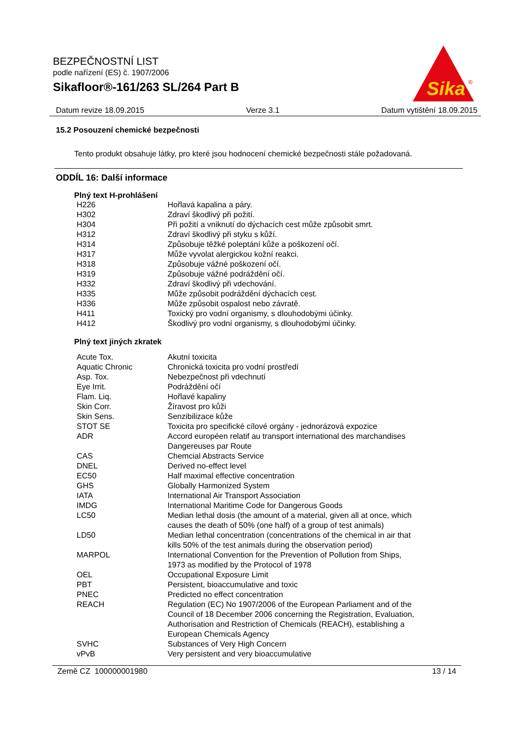BEZPEČNOSTNÍ LIST
podle nařízení (ES) č. 1907/2006
Sikafloor®-161/263 SL/264 Part B
Sika
®
Datum revize 18.09.2015 Verze 3.1 Datum vytištění 18.09.2015
15.2 Posouzení chemické bezpečnosti
Tento produkt obsahuje látky, pro které jsou hodnocení chemické bezpečnosti stále požadovaná.
ODDÍL 16: Další informace
Plný text H-prohlášení
| H226 | Hořlavá kapalina a páry. |
| H302 | Zdraví škodlivý při požití. |
| H304 | Při požití a vniknutí do dýchacích cest může způsobit smrt. |
| H312 | Zdraví škodlivý při styku s kůží. |
| H314 | Způsobuje těžké poleptání kůže a poškození očí. |
| H317 | Může vyvolat alergickou kožní reakci. |
| H318 | Způsobuje vážné poškození očí. |
| H319 | Způsobuje vážné podráždění očí. |
| H332 | Zdraví škodlivý při vdechování. |
| H335 | Může způsobit podráždění dýchacích cest. |
| H336 | Může způsobit ospalost nebo závratě. |
| H411 | Toxický pro vodní organismy, s dlouhodobými účinky. |
| H412 | Škodlivý pro vodní organismy, s dlouhodobými účinky. |
Plný text jiných zkratek
| Acute Tox. | Akutní toxicita |
| Aquatic Chronic | Chronická toxicita pro vodní prostředí |
| Asp. Tox. | Nebezpečnost při vdechnutí |
| Eye Irrit. | Podráždění očí |
| Flam. Liq. | Hořlavé kapaliny |
| Skin Corr. | Žíravost pro kůži |
| Skin Sens. | Senzibilizace kůže |
| STOT SE | Toxicita pro specifické cílové orgány - jednorázová expozice |
| ADR | Accord européen relatif au transport international des marchandises Dangereuses par Route |
| CAS | Chemcial Abstracts Service |
| DNEL | Derived no-effect level |
| EC50 | Half maximal effective concentration |
| GHS | Globally Harmonized System |
| IATA | International Air Transport Association |
| IMDG | International Maritime Code for Dangerous Goods |
| LC50 | Median lethal dosis (the amount of a material, given all at once, which causes the death of 50% (one half) of a group of test animals) |
| LD50 | Median lethal concentration (concentrations of the chemical in air that kills 50% of the test animals during the observation period) |
| MARPOL | International Convention for the Prevention of Pollution from Ships, 1973 as modified by the Protocol of 1978 |
| OEL | Occupational Exposure Limit |
| PBT | Persistent, bioaccumulative and toxic |
| PNEC | Predicted no effect concentration |
| REACH | Regulation (EC) No 1907/2006 of the European Parliament and of the Council of 18 December 2006 concerning the Registration, Evaluation, Authorisation and Restriction of Chemicals (REACH), establishing a European Chemicals Agency |
| SVHC | Substances of Very High Concern |
| vPvB | Very persistent and very bioaccumulative |
Země CZ 100000001980 13 / 14